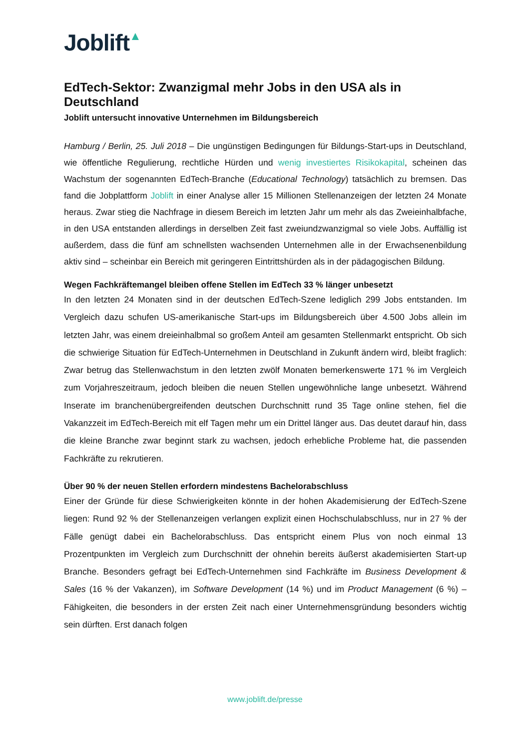Joblift▲
EdTech-Sektor: Zwanzigmal mehr Jobs in den USA als in Deutschland
Joblift untersucht innovative Unternehmen im Bildungsbereich
Hamburg / Berlin, 25. Juli 2018 – Die ungünstigen Bedingungen für Bildungs-Start-ups in Deutschland, wie öffentliche Regulierung, rechtliche Hürden und wenig investiertes Risikokapital, scheinen das Wachstum der sogenannten EdTech-Branche (Educational Technology) tatsächlich zu bremsen. Das fand die Jobplattform Joblift in einer Analyse aller 15 Millionen Stellenanzeigen der letzten 24 Monate heraus. Zwar stieg die Nachfrage in diesem Bereich im letzten Jahr um mehr als das Zweieinhalbfache, in den USA entstanden allerdings in derselben Zeit fast zweiundzwanzigmal so viele Jobs. Auffällig ist außerdem, dass die fünf am schnellsten wachsenden Unternehmen alle in der Erwachsenenbildung aktiv sind – scheinbar ein Bereich mit geringeren Eintrittshürden als in der pädagogischen Bildung.
Wegen Fachkräftemangel bleiben offene Stellen im EdTech 33 % länger unbesetzt
In den letzten 24 Monaten sind in der deutschen EdTech-Szene lediglich 299 Jobs entstanden. Im Vergleich dazu schufen US-amerikanische Start-ups im Bildungsbereich über 4.500 Jobs allein im letzten Jahr, was einem dreieinhalbmal so großem Anteil am gesamten Stellenmarkt entspricht. Ob sich die schwierige Situation für EdTech-Unternehmen in Deutschland in Zukunft ändern wird, bleibt fraglich: Zwar betrug das Stellenwachstum in den letzten zwölf Monaten bemerkenswerte 171 % im Vergleich zum Vorjahreszeitraum, jedoch bleiben die neuen Stellen ungewöhnliche lange unbesetzt. Während Inserate im branchenübergreifenden deutschen Durchschnitt rund 35 Tage online stehen, fiel die Vakanzzeit im EdTech-Bereich mit elf Tagen mehr um ein Drittel länger aus. Das deutet darauf hin, dass die kleine Branche zwar beginnt stark zu wachsen, jedoch erhebliche Probleme hat, die passenden Fachkräfte zu rekrutieren.
Über 90 % der neuen Stellen erfordern mindestens Bachelorabschluss
Einer der Gründe für diese Schwierigkeiten könnte in der hohen Akademisierung der EdTech-Szene liegen: Rund 92 % der Stellenanzeigen verlangen explizit einen Hochschulabschluss, nur in 27 % der Fälle genügt dabei ein Bachelorabschluss. Das entspricht einem Plus von noch einmal 13 Prozentpunkten im Vergleich zum Durchschnitt der ohnehin bereits äußerst akademisierten Start-up Branche. Besonders gefragt bei EdTech-Unternehmen sind Fachkräfte im Business Development & Sales (16 % der Vakanzen), im Software Development (14 %) und im Product Management (6 %) – Fähigkeiten, die besonders in der ersten Zeit nach einer Unternehmensgründung besonders wichtig sein dürften. Erst danach folgen
www.joblift.de/presse